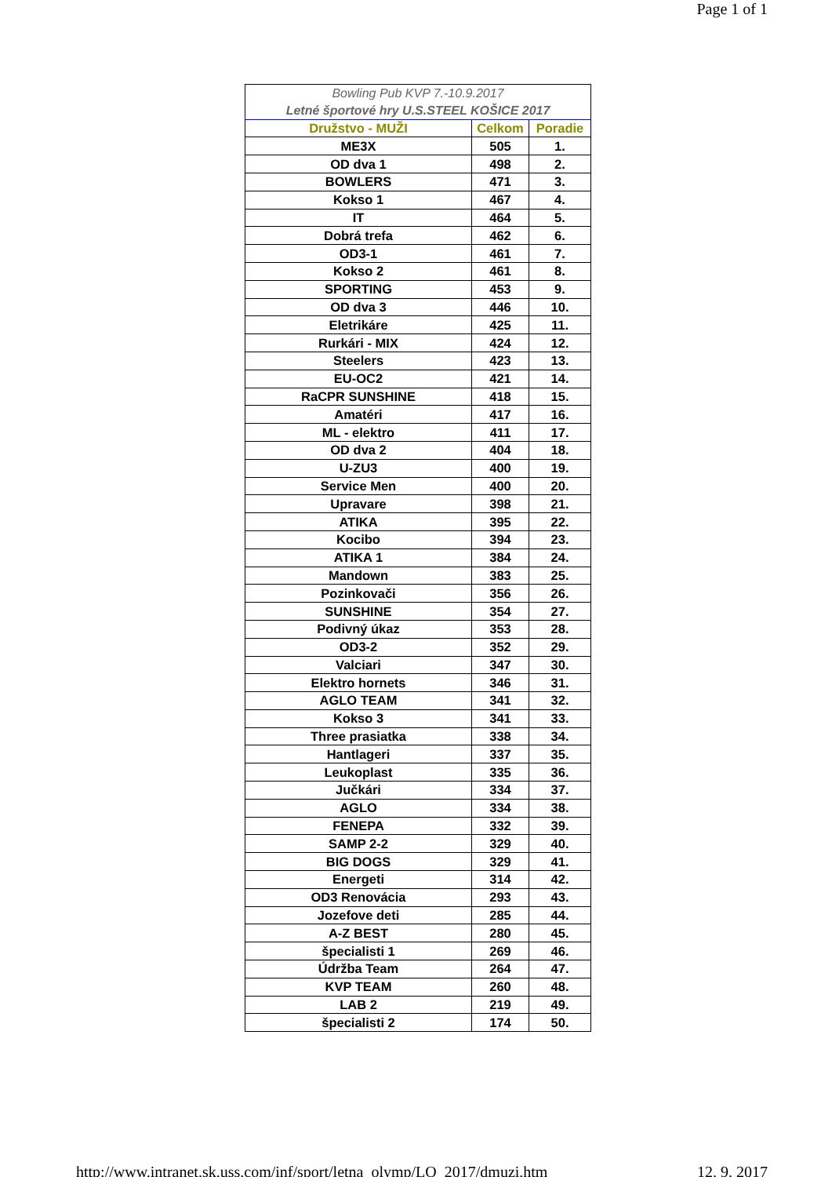Page 1 of 1
| Bowling Pub KVP 7.-10.9.2017 | | |
| Letné športové hry U.S.STEEL KOŠICE 2017 | | |
| Družstvo - MUŽI | Celkom | Poradie |
| ME3X | 505 | 1. |
| OD dva 1 | 498 | 2. |
| BOWLERS | 471 | 3. |
| Kokso 1 | 467 | 4. |
| IT | 464 | 5. |
| Dobrá trefa | 462 | 6. |
| OD3-1 | 461 | 7. |
| Kokso 2 | 461 | 8. |
| SPORTING | 453 | 9. |
| OD dva 3 | 446 | 10. |
| Eletrikáre | 425 | 11. |
| Rurkári - MIX | 424 | 12. |
| Steelers | 423 | 13. |
| EU-OC2 | 421 | 14. |
| RaCPR SUNSHINE | 418 | 15. |
| Amatéri | 417 | 16. |
| ML - elektro | 411 | 17. |
| OD dva 2 | 404 | 18. |
| U-ZU3 | 400 | 19. |
| Service Men | 400 | 20. |
| Upravare | 398 | 21. |
| ATIKA | 395 | 22. |
| Kocibo | 394 | 23. |
| ATIKA 1 | 384 | 24. |
| Mandown | 383 | 25. |
| Pozinkovači | 356 | 26. |
| SUNSHINE | 354 | 27. |
| Podivný úkaz | 353 | 28. |
| OD3-2 | 352 | 29. |
| Valciari | 347 | 30. |
| Elektro hornets | 346 | 31. |
| AGLO TEAM | 341 | 32. |
| Kokso 3 | 341 | 33. |
| Three prasiatka | 338 | 34. |
| Hantlageri | 337 | 35. |
| Leukoplast | 335 | 36. |
| Jučkári | 334 | 37. |
| AGLO | 334 | 38. |
| FENEPA | 332 | 39. |
| SAMP 2-2 | 329 | 40. |
| BIG DOGS | 329 | 41. |
| Energeti | 314 | 42. |
| OD3 Renovácia | 293 | 43. |
| Jozefove deti | 285 | 44. |
| A-Z BEST | 280 | 45. |
| špecialisti 1 | 269 | 46. |
| Údržba Team | 264 | 47. |
| KVP TEAM | 260 | 48. |
| LAB 2 | 219 | 49. |
| špecialisti 2 | 174 | 50. |
http://www.intranet.sk.uss.com/inf/sport/letna_olymp/LO_2017/dmuzi.htm 12. 9. 2017